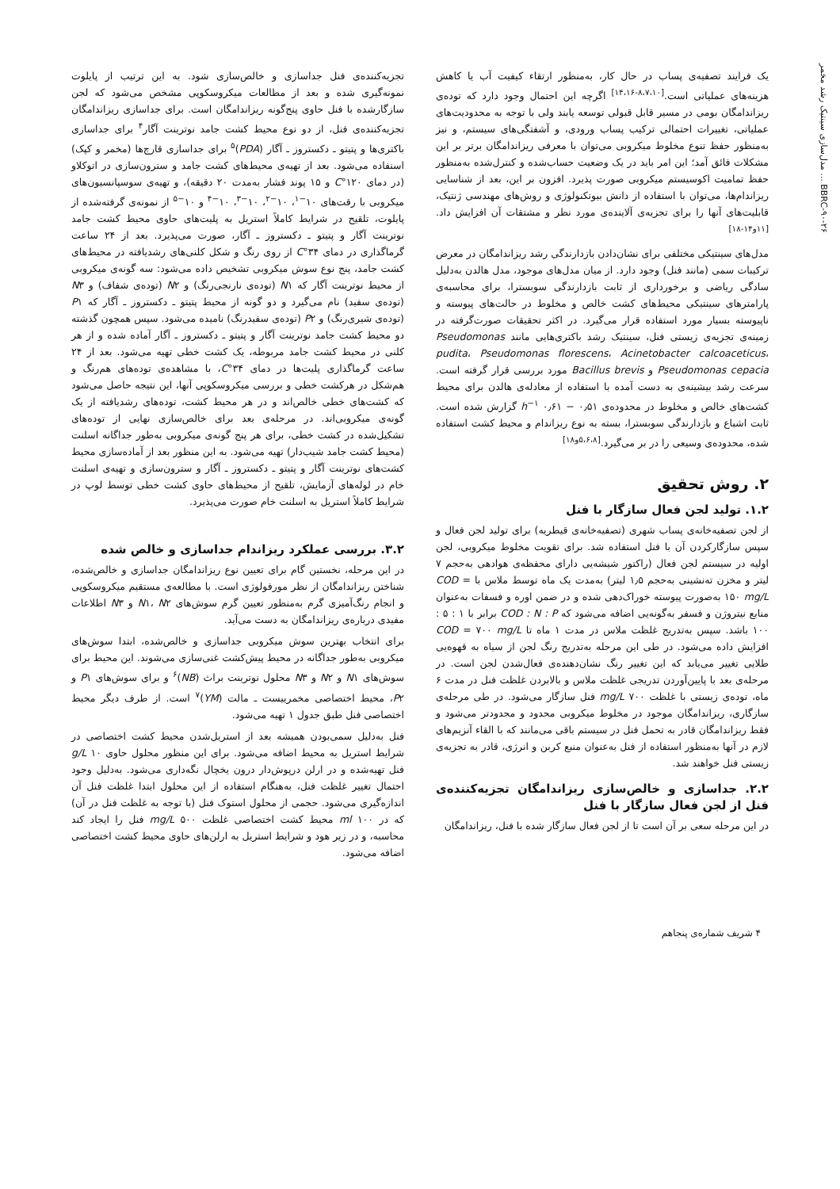BBRC-۹۰-۲۶ ... مدل‌سازی سینتیک رشد مخمر
یک فرایند تصفیه‌ی پساب در حال کار، به‌منظور ارتقاء کیفیت آب یا کاهش هزینه‌های عملیاتی است.<sup>[۸،۷،۱۰-۱۴،۱۶]</sup> اگرچه این احتمال وجود دارد که توده‌ی ریزاندامگان بومی در مسیر قابل قبولی توسعه یابند ولی با توجه به محدودیت‌های عملیاتی، تغییرات احتمالی ترکیب پساب ورودی، و آشفتگی‌های سیستم، و نیز به‌منظور حفظ تنوع مخلوط میکروبی می‌توان با معرفی ریزاندامگان برتر بر این مشکلات فائق آمد؛ این امر باید در یک وضعیت حساب‌شده و کنترل‌شده به‌منظور حفظ تمامیت اکوسیستم میکروبی صورت پذیرد. افزون بر این، بعد از شناسایی ریزاندام‌ها، می‌توان با استفاده از دانش بیوتکنولوژی و روش‌های مهندسی ژنتیک، قابلیت‌های آنها را برای تجزیه‌ی آلاینده‌ی مورد نظر و مشتقات آن افزایش داد.<sup>[۱۱و۱۴-۱۸]</sup>
مدل‌های سینتیکی مختلفی برای نشان‌دادن بازدارندگی رشد ریزاندامگان در معرض ترکیبات سمی (مانند فنل) وجود دارد. از میان مدل‌های موجود، مدل هالدن به‌دلیل سادگی ریاضی و برخورداری از ثابت بازدارندگی سوبسترا، برای محاسبه‌ی پارامترهای سینتیکی محیط‌های کشت خالص و مخلوط در حالت‌های پیوسته و ناپیوسته بسیار مورد استفاده قرار می‌گیرد. در اکثر تحقیقات صورت‌گرفته در زمینه‌ی تجزیه‌ی زیستی فنل، سینتیک رشد باکتری‌هایی مانند Pseudomonas pudita، Pseudomonas florescens، Acinetobacter calcoaceticus، Pseudomonas cepacia و Bacillus brevis مورد بررسی قرار گرفته است. سرعت رشد بیشینه‌ی به دست آمده با استفاده از معادله‌ی هالدن برای محیط کشت‌های خالص و مخلوط در محدوده‌ی h<sup>−۱</sup> ۰٫۶۱ − ۰٫۵۱ گزارش شده است. ثابت اشباع و بازدارندگی سوبسترا، بسته به نوع ریزاندام و محیط کشت استفاده شده، محدوده‌ی وسیعی را در بر می‌گیرد.<sup>[۵،۶،۸و۱۸]</sup>
۲. روش تحقیق
۱.۲. تولید لجن فعال سازگار با فنل
از لجن تصفیه‌خانه‌ی پساب شهری (تصفیه‌خانه‌ی قیطریه) برای تولید لجن فعال و سپس سازگارکردن آن با فنل استفاده شد. برای تقویت مخلوط میکروبی، لجن اولیه در سیستم لجن فعال (راکتور شیشه‌یی دارای محفظه‌ی هوادهی به‌حجم ۷ لیتر و مخزن ته‌نشینی به‌حجم ۱٫۵ لیتر) به‌مدت یک ماه توسط ملاس با COD = ۱۵۰ mg/L به‌صورت پیوسته خوراک‌دهی شده و در ضمن اوره و فسفات به‌عنوان منابع نیتروژن و فسفر به‌گونه‌یی اضافه می‌شود که COD : N : P برابر با ۱ : ۵ : ۱۰۰ باشد. سپس به‌تدریج غلظت ملاس در مدت ۱ ماه تا COD = ۷۰۰ mg/L افزایش داده می‌شود. در طی این مرحله به‌تدریج رنگ لجن از سیاه به قهوه‌یی طلایی تغییر می‌یابد که این تغییر رنگ نشان‌دهنده‌ی فعال‌شدن لجن است. در مرحله‌ی بعد با پایین‌آوردن تدریجی غلظت ملاس و بالابردن غلظت فنل در مدت ۶ ماه، توده‌ی زیستی با غلظت ۷۰۰ mg/L فنل سازگار می‌شود. در طی مرحله‌ی سازگاری، ریزاندامگان موجود در مخلوط میکروبی محدود و محدودتر می‌شود و فقط ریزاندامگان قادر به تحمل فنل در سیستم باقی می‌مانند که با القاء آنزیم‌های لازم در آنها به‌منظور استفاده از فنل به‌عنوان منبع کربن و انرژی، قادر به تجزیه‌ی زیستی فنل خواهند شد.
۲.۲. جداسازی و خالص‌سازی ریزاندامگان تجزیه‌کننده‌ی فنل از لجن فعال سازگار با فنل
در این مرحله سعی بر آن است تا از لجن فعال سازگار شده با فنل، ریزاندامگان
تجزیه‌کننده‌ی فنل جداسازی و خالص‌سازی شود. به این ترتیب از پایلوت نمونه‌گیری شده و بعد از مطالعات میکروسکوپی مشخص می‌شود که لجن سازگارشده با فنل حاوی پنج‌گونه ریزاندامگان است. برای جداسازی ریزاندامگان تجزیه‌کننده‌ی فنل، از دو نوع محیط کشت جامد نوترینت آگار<sup>۴</sup> برای جداسازی باکتری‌ها و پتیتو ـ دکستروز ـ آگار (PDA)<sup>۵</sup> برای جداسازی قارچ‌ها (مخمر و کپک) استفاده می‌شود. بعد از تهیه‌ی محیط‌های کشت جامد و سترون‌سازی در اتوکلاو (در دمای ۱۲۰°C و ۱۵ پوند فشار به‌مدت ۲۰ دقیقه)، و تهیه‌ی سوسپانسیون‌های میکروبی با رقت‌های ۱۰<sup>−۱</sup>، ۱۰<sup>−۲</sup>، ۱۰<sup>−۳</sup>، ۱۰<sup>−۴</sup> و ۱۰<sup>−۵</sup> از نمونه‌ی گرفته‌شده از پایلوت، تلقیح در شرایط کاملاً استریل به پلیت‌های حاوی محیط کشت جامد نوترینت آگار و پتیتو ـ دکستروز ـ آگار، صورت می‌پذیرد. بعد از ۲۴ ساعت گرماگذاری در دمای ۳۴°C از روی رنگ و شکل کلنی‌های رشدیافته در محیط‌های کشت جامد، پنج نوع سوش میکروبی تشخیص داده می‌شود: سه گونه‌ی میکروبی از محیط نوترینت آگار که N۱ (توده‌ی نارنجی‌رنگ) و N۲ (توده‌ی شفاف) و N۳ (توده‌ی سفید) نام می‌گیرد و دو گونه از محیط پتیتو ـ دکستروز ـ آگار که P۱ (توده‌ی شیری‌رنگ) و P۲ (توده‌ی سفیدرنگ) نامیده می‌شود. سپس همچون گذشته دو محیط کشت جامد نوترینت آگار و پتیتو ـ دکستروز ـ آگار آماده شده و از هر کلنی در محیط کشت جامد مربوطه، یک کشت خطی تهیه می‌شود. بعد از ۲۴ ساعت گرماگذاری پلیت‌ها در دمای ۳۴°C، با مشاهده‌ی توده‌های هم‌رنگ و هم‌شکل در هرکشت خطی و بررسی میکروسکوپی آنها، این نتیجه حاصل می‌شود که کشت‌های خطی خالص‌اند و در هر محیط کشت، توده‌های رشدیافته از یک گونه‌ی میکروبی‌اند. در مرحله‌ی بعد برای خالص‌سازی نهایی از توده‌های تشکیل‌شده در کشت خطی، برای هر پنج گونه‌ی میکروبی به‌طور جداگانه اسلنت (محیط کشت جامد شیب‌دار) تهیه می‌شود. به این منظور بعد از آماده‌سازی محیط کشت‌های نوترینت آگار و پتیتو ـ دکستروز ـ آگار و سترون‌سازی و تهیه‌ی اسلنت خام در لوله‌های آزمایش، تلقیح از محیط‌های حاوی کشت خطی توسط لوپ در شرایط کاملاً استریل به اسلنت خام صورت می‌پذیرد.
۳.۲. بررسی عملکرد ریزاندام جداسازی و خالص شده
در این مرحله، نخستین گام برای تعیین نوع ریزاندامگان جداسازی و خالص‌شده، شناختن ریزاندامگان از نظر مورفولوژی است. با مطالعه‌ی مستقیم میکروسکوپی و انجام رنگ‌آمیزی گرم به‌منظور تعیین گرم سوش‌های N۱، N۲ و N۳ اطلاعات مفیدی درباره‌ی ریزاندامگان به دست می‌آید.
برای انتخاب بهترین سوش میکروبی جداسازی و خالص‌شده، ابتدا سوش‌های میکروبی به‌طور جداگانه در محیط پیش‌کشت غنی‌سازی می‌شوند. این محیط برای سوش‌های N۱ و N۲ و N۳ محلول نوترینت براث (NB)<sup>۶</sup> و برای سوش‌های P۱ و P۲، محیط اختصاصی مخمرییست ـ مالت (YM)<sup>۷</sup> است. از طرف دیگر محیط اختصاصی فنل طبق جدول ۱ تهیه می‌شود.
فنل به‌دلیل سمی‌بودن همیشه بعد از استریل‌شدن محیط کشت اختصاصی در شرایط استریل به محیط اضافه می‌شود. برای این منظور محلول حاوی ۱۰ g/L فنل تهیه‌شده و در ارلن درپوش‌دار درون یخچال نگه‌داری می‌شود. به‌دلیل وجود احتمال تغییر غلظت فنل، به‌هنگام استفاده از این محلول ابتدا غلظت فنل آن اندازه‌گیری می‌شود. حجمی از محلول استوک فنل (با توجه به غلظت فنل در آن) که در ۱۰۰ ml محیط کشت اختصاصی غلظت ۵۰۰ mg/L فنل را ایجاد کند محاسبه، و در زیر هود و شرایط استریل به ارلن‌های حاوی محیط کشت اختصاصی اضافه می‌شود.
۴ شریف شماره‌ی پنجاهم